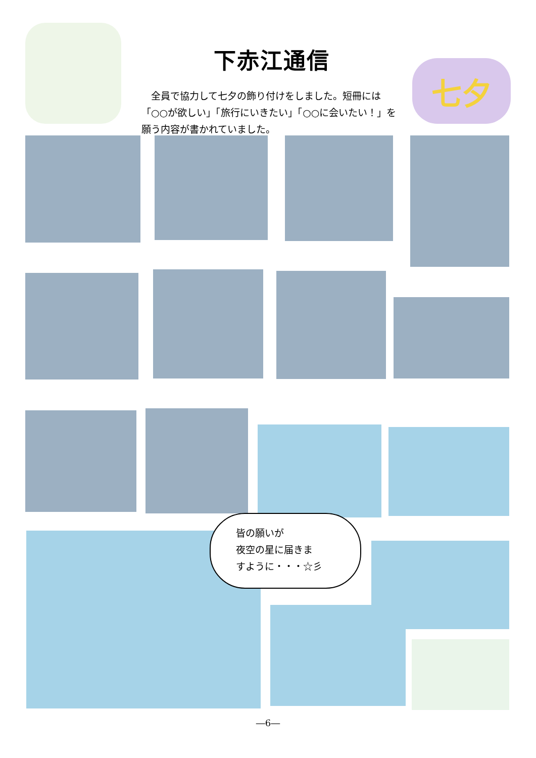下赤江通信
　全員で協力して七夕の飾り付けをしました。短冊には「○○が欲しい」「旅行にいきたい」「○○に会いたい！」を願う内容が書かれていました。
七夕
皆の願いが
夜空の星に届きま
すように・・・☆彡
―6―